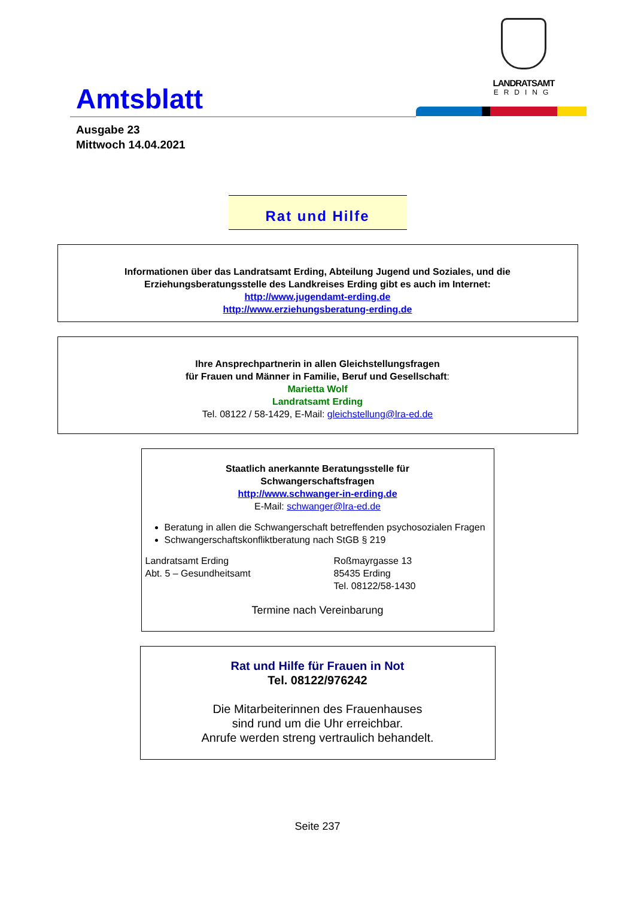Amtsblatt
LANDRATSAMT
ERDING
Ausgabe 23
Mittwoch 14.04.2021
Rat und Hilfe
Informationen über das Landratsamt Erding, Abteilung Jugend und Soziales, und die
Erziehungsberatungsstelle des Landkreises Erding gibt es auch im Internet:
http://www.jugendamt-erding.de
http://www.erziehungsberatung-erding.de
Ihre Ansprechpartnerin in allen Gleichstellungsfragen
für Frauen und Männer in Familie, Beruf und Gesellschaft:
Marietta Wolf
Landratsamt Erding
Tel. 08122 / 58-1429, E-Mail: gleichstellung@lra-ed.de
Staatlich anerkannte Beratungsstelle für
Schwangerschaftsfragen
http://www.schwanger-in-erding.de
E-Mail: schwanger@lra-ed.de
Beratung in allen die Schwangerschaft betreffenden psychosozialen Fragen
Schwangerschaftskonfliktberatung nach StGB § 219
Landratsamt Erding
Abt. 5 – Gesundheitsamt
Roßmayrgasse 13
85435 Erding
Tel. 08122/58-1430
Termine nach Vereinbarung
Rat und Hilfe für Frauen in Not
Tel. 08122/976242
Die Mitarbeiterinnen des Frauenhauses
sind rund um die Uhr erreichbar.
Anrufe werden streng vertraulich behandelt.
Seite 237